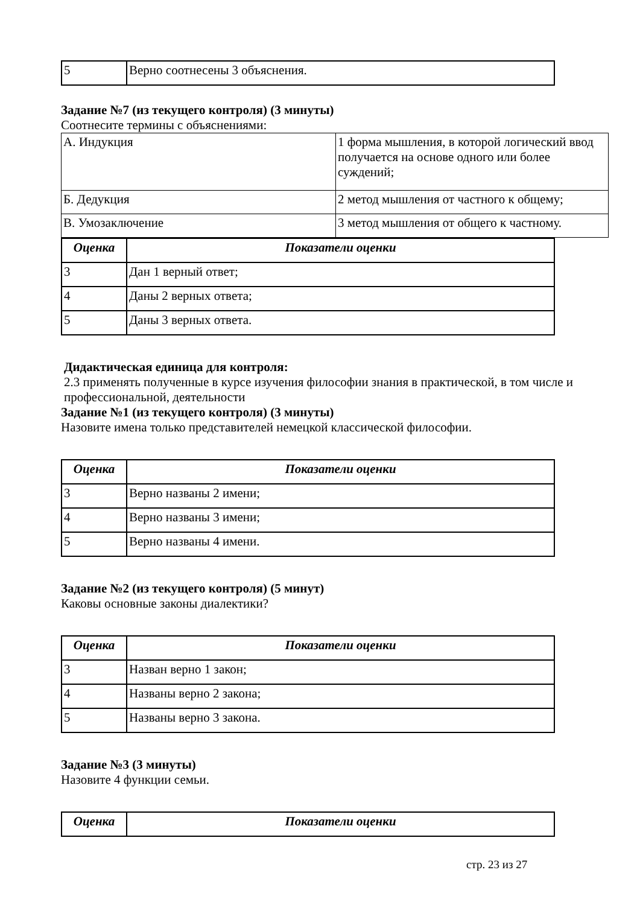| 5 | Верно соотнесены 3 объяснения. |
Задание №7 (из текущего контроля) (3 минуты)
Соотнесите термины с объяснениями:
| А. Индукция | 1 форма мышления, в которой логический ввод получается на основе одного или более суждений; |
| Б. Дедукция | 2 метод мышления от частного к общему; |
| В. Умозаключение | 3 метод мышления от общего к частному. |
| Оценка | Показатели оценки |
| --- | --- |
| 3 | Дан 1 верный ответ; |
| 4 | Даны 2 верных ответа; |
| 5 | Даны 3 верных ответа. |
Дидактическая единица для контроля:
2.3 применять полученные в курсе изучения философии знания в практической, в том числе и профессиональной, деятельности
Задание №1 (из текущего контроля) (3 минуты)
Назовите имена только представителей немецкой классической философии.
| Оценка | Показатели оценки |
| --- | --- |
| 3 | Верно названы 2 имени; |
| 4 | Верно названы 3 имени; |
| 5 | Верно названы 4 имени. |
Задание №2 (из текущего контроля) (5 минут)
Каковы основные законы диалектики?
| Оценка | Показатели оценки |
| --- | --- |
| 3 | Назван верно 1 закон; |
| 4 | Названы верно 2 закона; |
| 5 | Названы верно 3 закона. |
Задание №3 (3 минуты)
Назовите 4 функции семьи.
| Оценка | Показатели оценки |
| --- | --- |
стр. 23 из 27